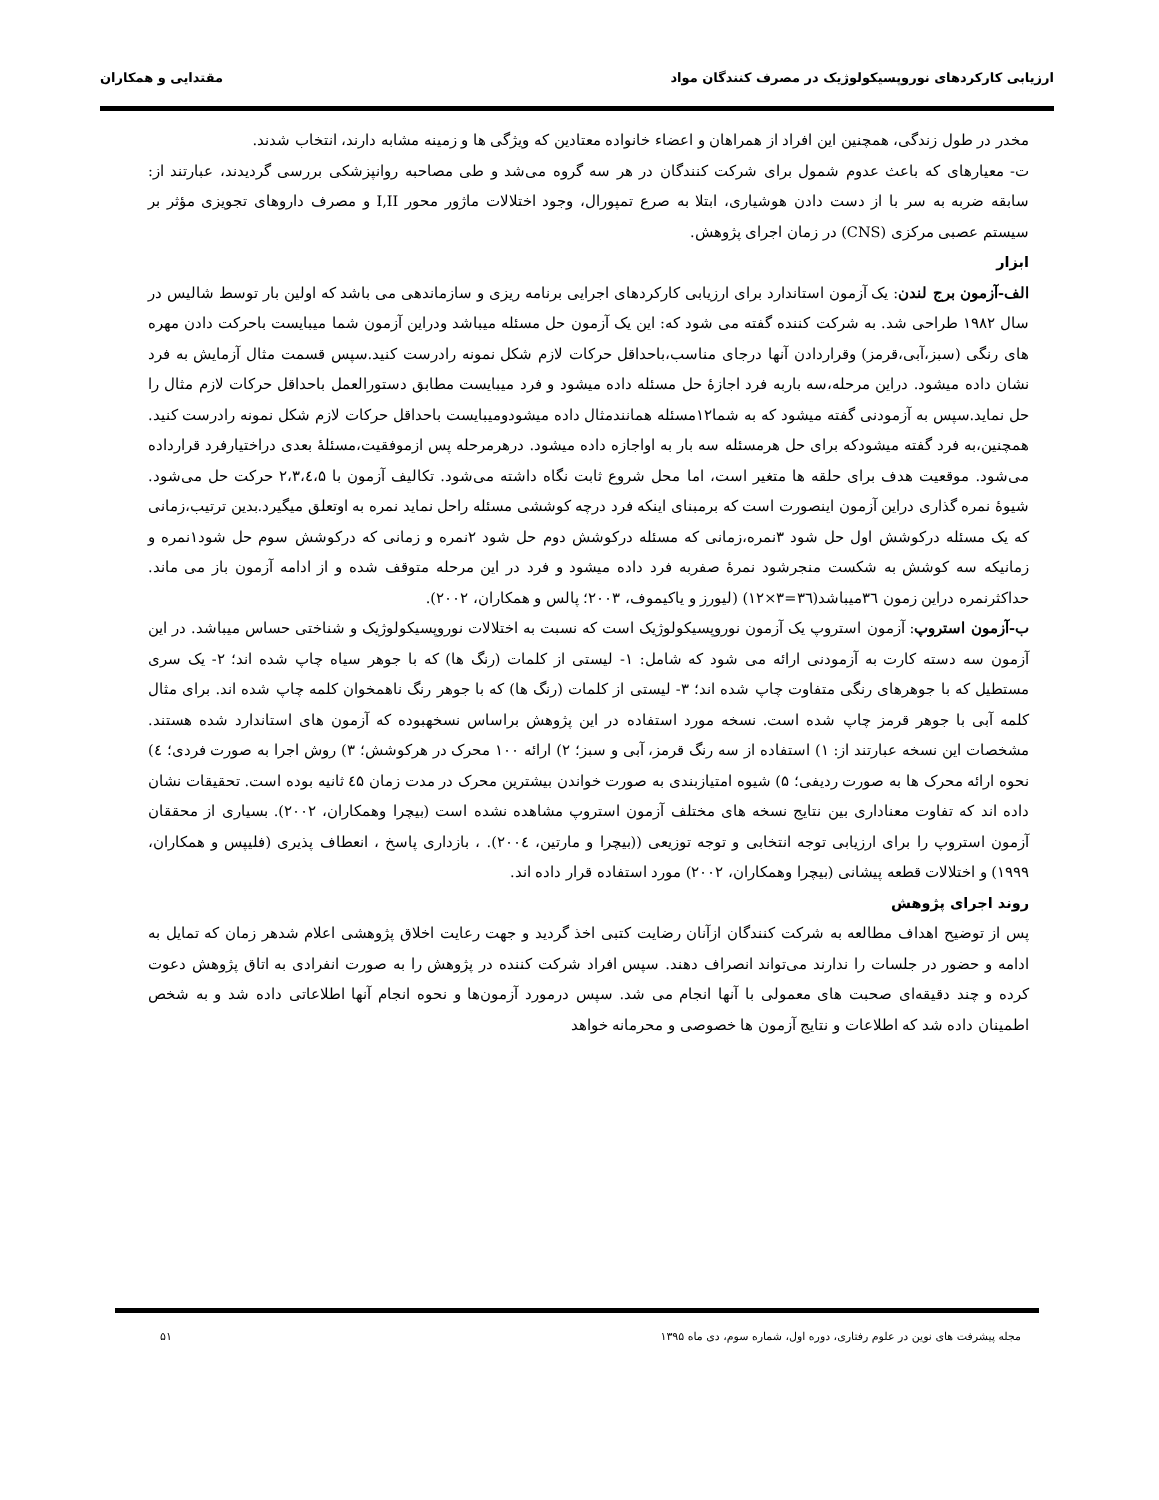ارزیابی کارکردهای نوروپسیکولوژیک در مصرف کنندگان مواد مقتدایی و همکاران
مخدر در طول زندگی، همچنین این افراد از همراهان و اعضاء خانواده معتادین که ویژگی ها و زمینه مشابه دارند، انتخاب شدند.
ت- معیارهای که باعث عدوم شمول برای شرکت کنندگان در هر سه گروه می‌شد و طی مصاحبه روانپزشکی بررسی گردیدند، عبارتند از: سابقه ضربه به سر با از دست دادن هوشیاری، ابتلا به صرع تمپورال، وجود اختلالات ماژور محور I,II و مصرف داروهای تجویزی مؤثر بر سیستم عصبی مرکزی (CNS) در زمان اجرای پژوهش.
ابزار
الف-آزمون برج لندن: یک آزمون استاندارد برای ارزیابی کارکردهای اجرایی برنامه ریزی و سازماندهی می باشد که اولین بار توسط شالیس در سال ۱۹۸۲ طراحی شد. به شرکت کننده گفته می شود که: این یک آزمون حل مسئله میباشد ودراین آزمون شما میبایست باحرکت دادن مهره های رنگی (سبز،آبی،قرمز) وقراردادن آنها درجای مناسب،باحداقل حرکات لازم شکل نمونه رادرست کنید.سپس قسمت مثال آزمایش به فرد نشان داده میشود. دراین مرحله،سه باربه فرد اجازۀ حل مسئله داده میشود و فرد میبایست مطابق دستورالعمل باحداقل حرکات لازم مثال را حل نماید.سپس به آزمودنی گفته میشود که به شما۱۲مسئله همانندمثال داده میشودومیبایست باحداقل حرکات لازم شکل نمونه رادرست کنید. همچنین،به فرد گفته میشودکه برای حل هرمسئله سه بار به اواجازه داده میشود. درهرمرحله پس ازموفقیت،مسئلۀ بعدی دراختیارفرد قرارداده می‌شود. موقعیت هدف برای حلقه ها متغیر است، اما محل شروع ثابت نگاه داشته می‌شود. تکالیف آزمون با ۲،۳،٤،۵ حرکت حل می‌شود. شیوۀ نمره گذاری دراین آزمون اینصورت است که برمبنای اینکه فرد درچه کوششی مسئله راحل نماید نمره به اوتعلق میگیرد.بدین ترتیب،زمانی که یک مسئله درکوشش اول حل شود ۳نمره،زمانی که مسئله درکوشش دوم حل شود ۲نمره و زمانی که درکوشش سوم حل شود۱نمره و زمانیکه سه کوشش به شکست منجرشود نمرۀ صفربه فرد داده میشود و فرد در این مرحله متوقف شده و از ادامه آزمون باز می ماند. حداکثرنمره دراین زمون ۳٦میباشد(۳٦=۳×۱۲) (لیورز و یاکیموف، ۲۰۰۳؛ پالس و همکاران، ۲۰۰۲).
ب-آزمون استروپ: آزمون استروپ یک آزمون نوروپسیکولوژیک است که نسبت به اختلالات نوروپسیکولوژیک و شناختی حساس میباشد. در این آزمون سه دسته کارت به آزمودنی ارائه می شود که شامل: ۱- لیستی از کلمات (رنگ ها) که با جوهر سیاه چاپ شده اند؛ ۲- یک سری مستطیل که با جوهرهای رنگی متفاوت چاپ شده اند؛ ۳- لیستی از کلمات (رنگ ها) که با جوهر رنگ ناهمخوان کلمه چاپ شده اند. برای مثال کلمه آبی با جوهر قرمز چاپ شده است. نسخه مورد استفاده در این پژوهش براساس نسخهبوده که آزمون های استاندارد شده هستند. مشخصات این نسخه عبارتند از: ۱) استفاده از سه رنگ قرمز، آبی و سبز؛ ۲) ارائه ۱۰۰ محرک در هرکوشش؛ ۳) روش اجرا به صورت فردی؛ ٤) نحوه ارائه محرک ها به صورت ردیفی؛ ۵) شیوه امتیازبندی به صورت خواندن بیشترین محرک در مدت زمان ٤۵ ثانیه بوده است. تحقیقات نشان داده اند که تفاوت معناداری بین نتایج نسخه های مختلف آزمون استروپ مشاهده نشده است (بیچرا وهمکاران، ۲۰۰۲). بسیاری از محققان آزمون استروپ را برای ارزیابی توجه انتخابی و توجه توزیعی ((بیچرا و مارتین، ۲۰۰٤). ، بازداری پاسخ ، انعطاف پذیری (فلیپس و همکاران، ۱۹۹۹) و اختلالات قطعه پیشانی (بیچرا وهمکاران، ۲۰۰۲) مورد استفاده قرار داده اند.
روند اجرای پژوهش
پس از توضیح اهداف مطالعه به شرکت کنندگان ازآنان رضایت کتبی اخذ گردید و جهت رعایت اخلاق پژوهشی اعلام شدهر زمان که تمایل به ادامه و حضور در جلسات را ندارند می‌تواند انصراف دهند. سپس افراد شرکت کننده در پژوهش را به صورت انفرادی به اتاق پژوهش دعوت کرده و چند دقیقه‌ای صحبت های معمولی با آنها انجام می شد. سپس درمورد آزمون‌ها و نحوه انجام آنها اطلاعاتی داده شد و به شخص اطمینان داده شد که اطلاعات و نتایج آزمون ها خصوصی و محرمانه خواهد
مجله پیشرفت های نوین در علوم رفتاری، دوره اول، شماره سوم، دی ماه ۱۳۹۵ ۵۱